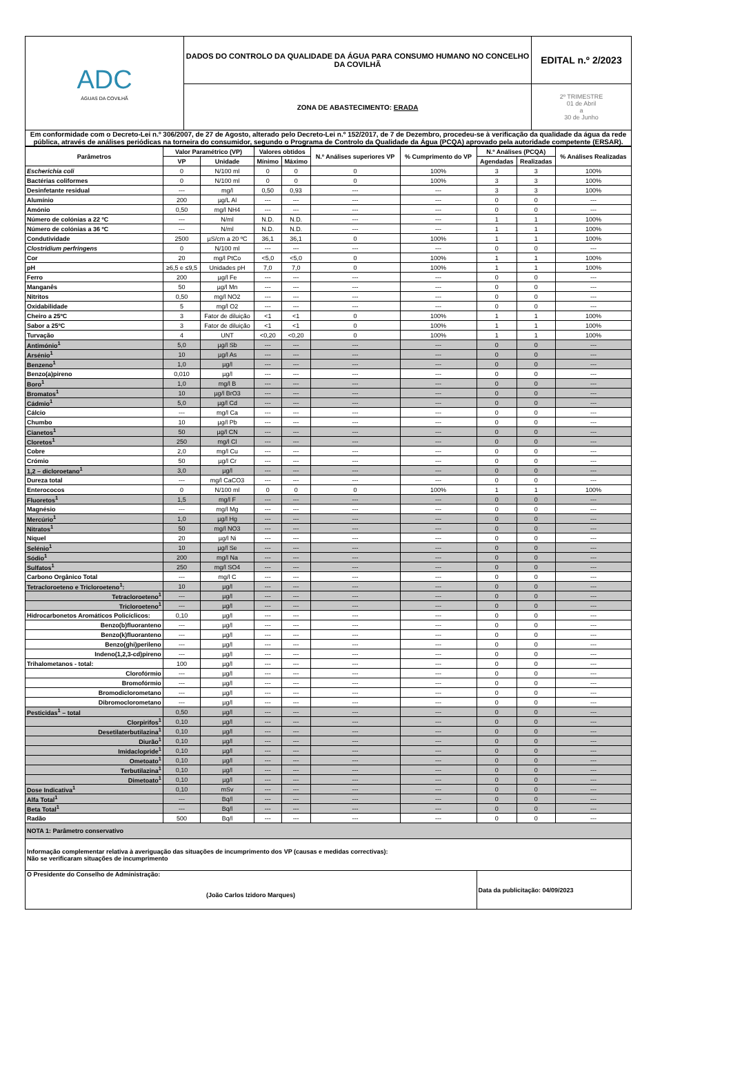| ADC ÁGUAS DA COVILHÃ | DADOS DO CONTROLO DA QUALIDADE DA ÁGUA PARA CONSUMO HUMANO NO CONCELHO DA COVILHÃ | EDITAL n.º 2/2023 |
| | ZONA DE ABASTECIMENTO: ERADA | 2º TRIMESTRE 01 de Abril a 30 de Junho |
| Em conformidade com o Decreto-Lei n.º 306/2007, de 27 de Agosto, alterado pelo Decreto-Lei n.º 152/2017, de 7 de Dezembro, procedeu-se à verificação da qualidade da água da rede pública, através de análises periódicas na torneira do consumidor, segundo o Programa de Controlo da Qualidade da Água (PCQA) aprovado pela autoridade competente (ERSAR). | | |
| Parâmetros | Valor Paramétrico (VP) | | Valores obtidos | | N.º Análises superiores VP | % Cumprimento do VP | N.º Análises (PCQA) | | % Análises Realizadas |
| --- | --- | --- | --- | --- | --- | --- | --- | --- | --- |
| | VP | Unidade | Mínimo | Máximo | | | Agendadas | Realizadas | |
| Escherichia coli | 0 | N/100 ml | 0 | 0 | 0 | 100% | 3 | 3 | 100% |
| Bactérias coliformes | 0 | N/100 ml | 0 | 0 | 0 | 100% | 3 | 3 | 100% |
| Desinfetante residual | --- | mg/l | 0,50 | 0,93 | --- | --- | 3 | 3 | 100% |
| Alumínio | 200 | µg/L Al | --- | --- | --- | --- | 0 | 0 | --- |
| Amónio | 0,50 | mg/l NH4 | --- | --- | --- | --- | 0 | 0 | --- |
| Número de colónias a 22 ºC | --- | N/ml | N.D. | N.D. | --- | --- | 1 | 1 | 100% |
| Número de colónias a 36 ºC | --- | N/ml | N.D. | N.D. | --- | --- | 1 | 1 | 100% |
| Condutividade | 2500 | µS/cm a 20 ºC | 36,1 | 36,1 | 0 | 100% | 1 | 1 | 100% |
| Clostridium perfringens | 0 | N/100 ml | --- | --- | --- | --- | 0 | 0 | --- |
| Cor | 20 | mg/l PtCo | <5,0 | <5,0 | 0 | 100% | 1 | 1 | 100% |
| pH | ≥6,5 e ≤9,5 | Unidades pH | 7,0 | 7,0 | 0 | 100% | 1 | 1 | 100% |
| Ferro | 200 | µg/l Fe | --- | --- | --- | --- | 0 | 0 | --- |
| Manganês | 50 | µg/l Mn | --- | --- | --- | --- | 0 | 0 | --- |
| Nitritos | 0,50 | mg/l NO2 | --- | --- | --- | --- | 0 | 0 | --- |
| Oxidabilidade | 5 | mg/l O2 | --- | --- | --- | --- | 0 | 0 | --- |
| Cheiro a 25ºC | 3 | Fator de diluição | <1 | <1 | 0 | 100% | 1 | 1 | 100% |
| Sabor a 25ºC | 3 | Fator de diluição | <1 | <1 | 0 | 100% | 1 | 1 | 100% |
| Turvação | 4 | UNT | <0,20 | <0,20 | 0 | 100% | 1 | 1 | 100% |
| Antimónio<sup>1</sup> | 5,0 | µg/l Sb | --- | --- | --- | --- | 0 | 0 | --- |
| Arsénio<sup>1</sup> | 10 | µg/l As | --- | --- | --- | --- | 0 | 0 | --- |
| Benzeno<sup>1</sup> | 1,0 | µg/l | --- | --- | --- | --- | 0 | 0 | --- |
| Benzo(a)pireno | 0,010 | µg/l | --- | --- | --- | --- | 0 | 0 | --- |
| Boro<sup>1</sup> | 1,0 | mg/l B | --- | --- | --- | --- | 0 | 0 | --- |
| Bromatos<sup>1</sup> | 10 | µg/l BrO3 | --- | --- | --- | --- | 0 | 0 | --- |
| Cádmio<sup>1</sup> | 5,0 | µg/l Cd | --- | --- | --- | --- | 0 | 0 | --- |
| Cálcio | --- | mg/l Ca | --- | --- | --- | --- | 0 | 0 | --- |
| Chumbo | 10 | µg/l Pb | --- | --- | --- | --- | 0 | 0 | --- |
| Cianetos<sup>1</sup> | 50 | µg/l CN | --- | --- | --- | --- | 0 | 0 | --- |
| Cloretos<sup>1</sup> | 250 | mg/l Cl | --- | --- | --- | --- | 0 | 0 | --- |
| Cobre | 2,0 | mg/l Cu | --- | --- | --- | --- | 0 | 0 | --- |
| Crómio | 50 | µg/l Cr | --- | --- | --- | --- | 0 | 0 | --- |
| 1,2 – dicloroetano<sup>1</sup> | 3,0 | µg/l | --- | --- | --- | --- | 0 | 0 | --- |
| Dureza total | --- | mg/l CaCO3 | --- | --- | --- | --- | 0 | 0 | --- |
| Enterococos | 0 | N/100 ml | 0 | 0 | 0 | 100% | 1 | 1 | 100% |
| Fluoretos<sup>1</sup> | 1,5 | mg/l F | --- | --- | --- | --- | 0 | 0 | --- |
| Magnésio | --- | mg/l Mg | --- | --- | --- | --- | 0 | 0 | --- |
| Mercúrio<sup>1</sup> | 1,0 | µg/l Hg | --- | --- | --- | --- | 0 | 0 | --- |
| Nitratos<sup>1</sup> | 50 | mg/l NO3 | --- | --- | --- | --- | 0 | 0 | --- |
| Níquel | 20 | µg/l Ni | --- | --- | --- | --- | 0 | 0 | --- |
| Selénio<sup>1</sup> | 10 | µg/l Se | --- | --- | --- | --- | 0 | 0 | --- |
| Sódio<sup>1</sup> | 200 | mg/l Na | --- | --- | --- | --- | 0 | 0 | --- |
| Sulfatos<sup>1</sup> | 250 | mg/l SO4 | --- | --- | --- | --- | 0 | 0 | --- |
| Carbono Orgânico Total | --- | mg/l C | --- | --- | --- | --- | 0 | 0 | --- |
| Tetracloroeteno e Tricloroeteno<sup>1</sup>: | 10 | µg/l | --- | --- | --- | --- | 0 | 0 | --- |
| Tetracloroeteno<sup>1</sup> | --- | µg/l | --- | --- | --- | --- | 0 | 0 | --- |
| Tricloroeteno<sup>1</sup> | --- | µg/l | --- | --- | --- | --- | 0 | 0 | --- |
| Hidrocarbonetos Aromáticos Policíclicos: | 0,10 | µg/l | --- | --- | --- | --- | 0 | 0 | --- |
| Benzo(b)fluoranteno | --- | µg/l | --- | --- | --- | --- | 0 | 0 | --- |
| Benzo(k)fluoranteno | --- | µg/l | --- | --- | --- | --- | 0 | 0 | --- |
| Benzo(ghi)perileno | --- | µg/l | --- | --- | --- | --- | 0 | 0 | --- |
| Indeno(1,2,3-cd)pireno | --- | µg/l | --- | --- | --- | --- | 0 | 0 | --- |
| Trihalometanos - total: | 100 | µg/l | --- | --- | --- | --- | 0 | 0 | --- |
| Clorofórmio | --- | µg/l | --- | --- | --- | --- | 0 | 0 | --- |
| Bromofórmio | --- | µg/l | --- | --- | --- | --- | 0 | 0 | --- |
| Bromodiclorometano | --- | µg/l | --- | --- | --- | --- | 0 | 0 | --- |
| Dibromoclorometano | --- | µg/l | --- | --- | --- | --- | 0 | 0 | --- |
| Pesticidas<sup>1</sup> – total | 0,50 | µg/l | --- | --- | --- | --- | 0 | 0 | --- |
| Clorpirifos<sup>1</sup> | 0,10 | µg/l | --- | --- | --- | --- | 0 | 0 | --- |
| Desetilaterbutilazina<sup>1</sup> | 0,10 | µg/l | --- | --- | --- | --- | 0 | 0 | --- |
| Diurão<sup>1</sup> | 0,10 | µg/l | --- | --- | --- | --- | 0 | 0 | --- |
| Imidaclopride<sup>1</sup> | 0,10 | µg/l | --- | --- | --- | --- | 0 | 0 | --- |
| Ometoato<sup>1</sup> | 0,10 | µg/l | --- | --- | --- | --- | 0 | 0 | --- |
| Terbutilazina<sup>1</sup> | 0,10 | µg/l | --- | --- | --- | --- | 0 | 0 | --- |
| Dimetoato<sup>1</sup> | 0,10 | µg/l | --- | --- | --- | --- | 0 | 0 | --- |
| Dose Indicativa<sup>1</sup> | 0,10 | mSv | --- | --- | --- | --- | 0 | 0 | --- |
| Alfa Total<sup>1</sup> | --- | Bq/l | --- | --- | --- | --- | 0 | 0 | --- |
| Beta Total<sup>1</sup> | --- | Bq/l | --- | --- | --- | --- | 0 | 0 | --- |
| Radão | 500 | Bq/l | --- | --- | --- | --- | 0 | 0 | --- |
| NOTA 1: Parâmetro conservativo | | | | | | | | | |
| Informação complementar relativa à averiguação das situações de incumprimento dos VP (causas e medidas correctivas): Não se verificaram situações de incumprimento | | | | | | | | | |
| O Presidente do Conselho de Administração: (João Carlos Izidoro Marques) | | | | | | | Data da publicitação: 04/09/2023 | | |